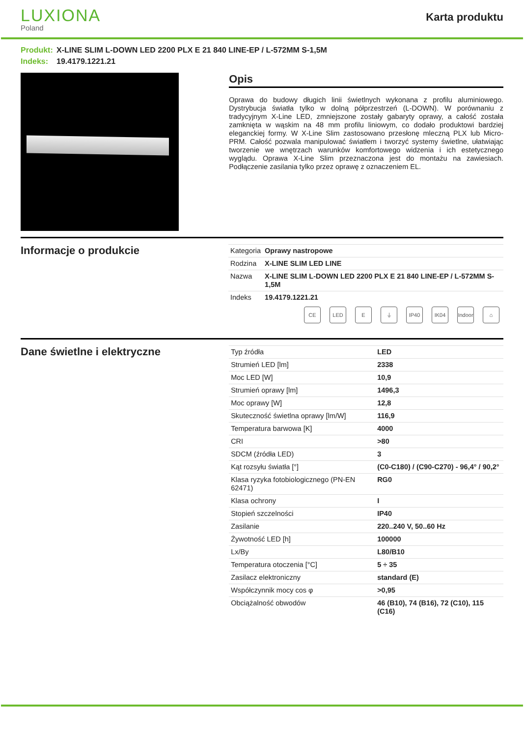LUXIONA
Poland
Karta produktu
Produkt: X-LINE SLIM L-DOWN LED 2200 PLX E 21 840 LINE-EP / L-572MM S-1,5M
Indeks: 19.4179.1221.21
Opis
Oprawa do budowy długich linii świetlnych wykonana z profilu aluminiowego. Dystrybucja światła tylko w dolną półprzestrzeń (L-DOWN). W porównaniu z tradycyjnym X-Line LED, zmniejszone zostały gabaryty oprawy, a całość została zamknięta w wąskim na 48 mm profilu liniowym, co dodało produktowi bardziej eleganckiej formy. W X-Line Slim zastosowano przesłonę mleczną PLX lub Micro-PRM. Całość pozwala manipulować światłem i tworzyć systemy świetlne, ułatwiając tworzenie we wnętrzach warunków komfortowego widzenia i ich estetycznego wyglądu. Oprawa X-Line Slim przeznaczona jest do montażu na zawiesiach. Podłączenie zasilania tylko przez oprawę z oznaczeniem EL.
Informacje o produkcie
| Kategoria | Oprawy nastropowe |
| Rodzina | X-LINE SLIM LED LINE |
| Nazwa | X-LINE SLIM L-DOWN LED 2200 PLX E 21 840 LINE-EP / L-572MM S-1,5M |
| Indeks | 19.4179.1221.21 |
CE LED E ⏚ IP40 IK04 Indoor ⌂
Dane świetlne i elektryczne
| Typ źródła | LED |
| Strumień LED [lm] | 2338 |
| Moc LED [W] | 10,9 |
| Strumień oprawy [lm] | 1496,3 |
| Moc oprawy [W] | 12,8 |
| Skuteczność świetlna oprawy [lm/W] | 116,9 |
| Temperatura barwowa [K] | 4000 |
| CRI | >80 |
| SDCM (źródła LED) | 3 |
| Kąt rozsyłu światła [°] | (C0-C180) / (C90-C270) - 96,4° / 90,2° |
| Klasa ryzyka fotobiologicznego (PN-EN 62471) | RG0 |
| Klasa ochrony | I |
| Stopień szczelności | IP40 |
| Zasilanie | 220..240 V, 50..60 Hz |
| Żywotność LED [h] | 100000 |
| Lx/By | L80/B10 |
| Temperatura otoczenia [°C] | 5 ÷ 35 |
| Zasilacz elektroniczny | standard (E) |
| Współczynnik mocy cos φ | >0,95 |
| Obciążalność obwodów | 46 (B10), 74 (B16), 72 (C10), 115 (C16) |